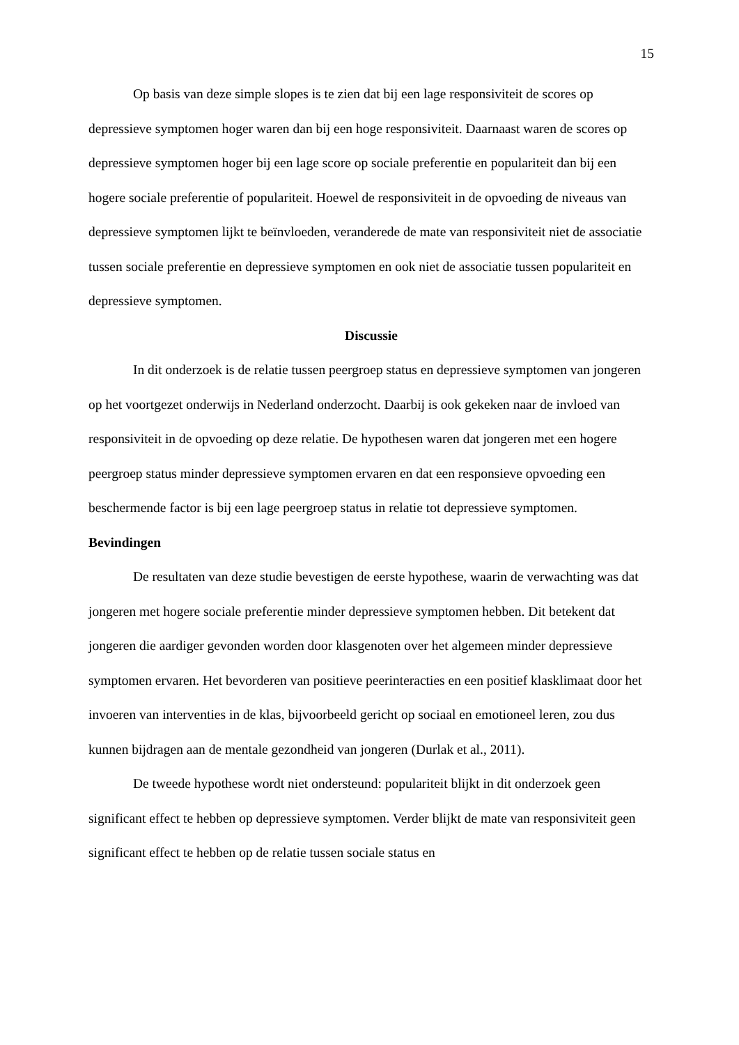15
Op basis van deze simple slopes is te zien dat bij een lage responsiviteit de scores op depressieve symptomen hoger waren dan bij een hoge responsiviteit. Daarnaast waren de scores op depressieve symptomen hoger bij een lage score op sociale preferentie en populariteit dan bij een hogere sociale preferentie of populariteit. Hoewel de responsiviteit in de opvoeding de niveaus van depressieve symptomen lijkt te beïnvloeden, veranderede de mate van responsiviteit niet de associatie tussen sociale preferentie en depressieve symptomen en ook niet de associatie tussen populariteit en depressieve symptomen.
Discussie
In dit onderzoek is de relatie tussen peergroep status en depressieve symptomen van jongeren op het voortgezet onderwijs in Nederland onderzocht. Daarbij is ook gekeken naar de invloed van responsiviteit in de opvoeding op deze relatie. De hypothesen waren dat jongeren met een hogere peergroep status minder depressieve symptomen ervaren en dat een responsieve opvoeding een beschermende factor is bij een lage peergroep status in relatie tot depressieve symptomen.
Bevindingen
De resultaten van deze studie bevestigen de eerste hypothese, waarin de verwachting was dat jongeren met hogere sociale preferentie minder depressieve symptomen hebben. Dit betekent dat jongeren die aardiger gevonden worden door klasgenoten over het algemeen minder depressieve symptomen ervaren. Het bevorderen van positieve peerinteracties en een positief klasklimaat door het invoeren van interventies in de klas, bijvoorbeeld gericht op sociaal en emotioneel leren, zou dus kunnen bijdragen aan de mentale gezondheid van jongeren (Durlak et al., 2011).
De tweede hypothese wordt niet ondersteund: populariteit blijkt in dit onderzoek geen significant effect te hebben op depressieve symptomen. Verder blijkt de mate van responsiviteit geen significant effect te hebben op de relatie tussen sociale status en